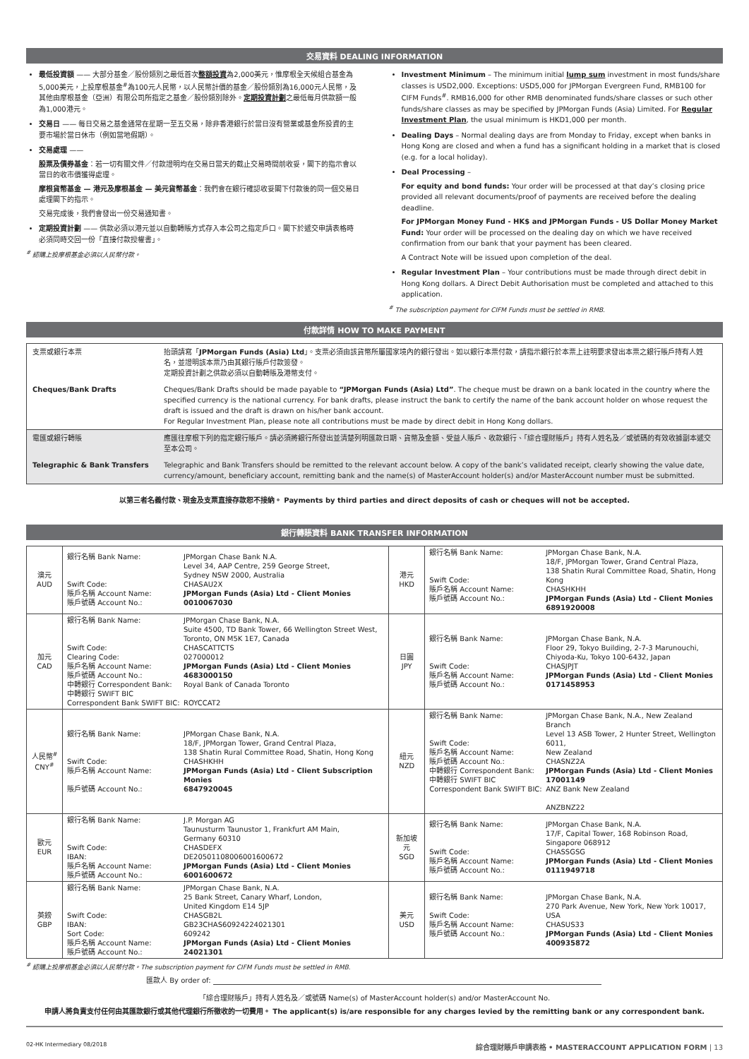交易資料 DEALING INFORMATION
最低投資額 —— 大部分基金／股份類別之最低首次整額投資為2,000美元，惟摩根全天候組合基金為5,000美元，上投摩根基金<sup>#</sup>為100元人民幣，以人民幣計價的基金／股份類別為16,000元人民幣，及其他由摩根基金（亞洲）有限公司所指定之基金／股份類別除外。定期投資計劃之最低每月供款額一般為1,000港元。
交易日 —— 每日交易之基金通常在星期一至五交易，除非香港銀行於當日沒有營業或基金所投資的主要市場於當日休市（例如當地假期）。
交易處理 ——
股票及債券基金：若一切有關文件／付款證明均在交易日當天的截止交易時間前收妥，閣下的指示會以當日的收市價獲得處理。
摩根貨幣基金 — 港元及摩根基金 — 美元貨幣基金：我們會在銀行確認收妥閣下付款後的同一個交易日處理閣下的指示。
交易完成後，我們會發出一份交易通知書。
定期投資計劃 —— 供款必須以港元並以自動轉賬方式存入本公司之指定戶口。閣下於遞交申請表格時必須同時交回一份「直接付款授權書」。
<sup>#</sup> 認購上投摩根基金必須以人民幣付款。
Investment Minimum – The minimum initial lump sum investment in most funds/share classes is USD2,000. Exceptions: USD5,000 for JPMorgan Evergreen Fund, RMB100 for CIFM Funds<sup>#</sup>. RMB16,000 for other RMB denominated funds/share classes or such other funds/share classes as may be specified by JPMorgan Funds (Asia) Limited. For Regular Investment Plan, the usual minimum is HKD1,000 per month.
Dealing Days – Normal dealing days are from Monday to Friday, except when banks in Hong Kong are closed and when a fund has a significant holding in a market that is closed (e.g. for a local holiday).
Deal Processing –
For equity and bond funds: Your order will be processed at that day’s closing price provided all relevant documents/proof of payments are received before the dealing deadline.
For JPMorgan Money Fund - HK$ and JPMorgan Funds - US Dollar Money Market Fund: Your order will be processed on the dealing day on which we have received confirmation from our bank that your payment has been cleared.
A Contract Note will be issued upon completion of the deal.
Regular Investment Plan – Your contributions must be made through direct debit in Hong Kong dollars. A Direct Debit Authorisation must be completed and attached to this application.
<sup>#</sup> The subscription payment for CIFM Funds must be settled in RMB.
付款詳情 HOW TO MAKE PAYMENT
| 支票或銀行本票 | 抬頭請寫「 JPMorgan Funds (Asia) Ltd 」。支票必須由該貨幣所屬國家境內的銀行發出。如以銀行本票付款，請指示銀行於本票上註明要求發出本票之銀行賬戶持有人姓名，並證明該本票乃由其銀行賬戶付款簽發。 定期投資計劃之供款必須以自動轉賬及港幣支付。 |
| Cheques/Bank Drafts | Cheques/Bank Drafts should be made payable to “JPMorgan Funds (Asia) Ltd” . The cheque must be drawn on a bank located in the country where the specified currency is the national currency. For bank drafts, please instruct the bank to certify the name of the bank account holder on whose request the draft is issued and the draft is drawn on his/her bank account. For Regular Investment Plan, please note all contributions must be made by direct debit in Hong Kong dollars. |
| 電匯或銀行轉賬 | 應匯往摩根下列的指定銀行賬戶。請必須將銀行所發出並清楚列明匯款日期、貨幣及金額、受益人賬戶、收款銀行、「綜合理財賬戶」持有人姓名及／或號碼的有效收據副本遞交至本公司。 |
| Telegraphic & Bank Transfers | Telegraphic and Bank Transfers should be remitted to the relevant account below. A copy of the bank’s validated receipt, clearly showing the value date, currency/amount, beneficiary account, remitting bank and the name(s) of MasterAccount holder(s) and/or MasterAccount number must be submitted. |
以第三者名義付款、現金及支票直接存款恕不接納。 Payments by third parties and direct deposits of cash or cheques will not be accepted.
銀行轉賬資料 BANK TRANSFER INFORMATION
| 澳元 AUD | / 銀行名稱 Bank Name: Swift Code: 賬戶名稱 Account Name: 賬戶號碼 Account No.: / JPMorgan Chase Bank N.A. Level 34, AAP Centre, 259 George Street, Sydney NSW 2000, Australia CHASAU2X JPMorgan Funds (Asia) Ltd - Client Monies 0010067030 / | 港元 HKD | / 銀行名稱 Bank Name: Swift Code: 賬戶名稱 Account Name: 賬戶號碼 Account No.: / JPMorgan Chase Bank, N.A. 18/F, JPMorgan Tower, Grand Central Plaza, 138 Shatin Rural Committee Road, Shatin, Hong Kong CHASHKHH JPMorgan Funds (Asia) Ltd - Client Monies 6891920008 / |
| 加元 CAD | / 銀行名稱 Bank Name: Swift Code: Clearing Code: 賬戶名稱 Account Name: 賬戶號碼 Account No.: 中轉銀行 Correspondent Bank: 中轉銀行 SWIFT BIC Correspondent Bank SWIFT BIC: / JPMorgan Chase Bank, N.A. Suite 4500, TD Bank Tower, 66 Wellington Street West, Toronto, ON M5K 1E7, Canada CHASCATTCTS 027000012 JPMorgan Funds (Asia) Ltd - Client Monies 4683000150 Royal Bank of Canada Toronto ROYCCAT2 / | 日圓 JPY | / 銀行名稱 Bank Name: Swift Code: 賬戶名稱 Account Name: 賬戶號碼 Account No.: / JPMorgan Chase Bank, N.A. Floor 29, Tokyo Building, 2-7-3 Marunouchi, Chiyoda-Ku, Tokyo 100-6432, Japan CHASJPJT JPMorgan Funds (Asia) Ltd - Client Monies 0171458953 / |
| 人民幣<sup>#</sup> CNY<sup>#</sup> | / 銀行名稱 Bank Name: Swift Code: 賬戶名稱 Account Name: 賬戶號碼 Account No.: / JPMorgan Chase Bank, N.A. 18/F, JPMorgan Tower, Grand Central Plaza, 138 Shatin Rural Committee Road, Shatin, Hong Kong CHASHKHH JPMorgan Funds (Asia) Ltd - Client Subscription Monies 6847920045 / | 紐元 NZD | / 銀行名稱 Bank Name: Swift Code: 賬戶名稱 Account Name: 賬戶號碼 Account No.: 中轉銀行 Correspondent Bank: 中轉銀行 SWIFT BIC Correspondent Bank SWIFT BIC: / JPMorgan Chase Bank, N.A., New Zealand Branch Level 13 ASB Tower, 2 Hunter Street, Wellington 6011, New Zealand CHASNZ2A JPMorgan Funds (Asia) Ltd - Client Monies 17001149 ANZ Bank New Zealand ANZBNZ22 / |
| 歐元 EUR | / 銀行名稱 Bank Name: Swift Code: IBAN: 賬戶名稱 Account Name: 賬戶號碼 Account No.: / J.P. Morgan AG Taunusturm Taunustor 1, Frankfurt AM Main, Germany 60310 CHASDEFX DE20501108006001600672 JPMorgan Funds (Asia) Ltd - Client Monies 6001600672 / | 新加坡元 SGD | / 銀行名稱 Bank Name: Swift Code: 賬戶名稱 Account Name: 賬戶號碼 Account No.: / JPMorgan Chase Bank, N.A. 17/F, Capital Tower, 168 Robinson Road, Singapore 068912 CHASSGSG JPMorgan Funds (Asia) Ltd - Client Monies 0111949718 / |
| 英鎊 GBP | / 銀行名稱 Bank Name: Swift Code: IBAN: Sort Code: 賬戶名稱 Account Name: 賬戶號碼 Account No.: / JPMorgan Chase Bank, N.A. 25 Bank Street, Canary Wharf, London, United Kingdom E14 5JP CHASGB2L GB23CHAS60924224021301 609242 JPMorgan Funds (Asia) Ltd - Client Monies 24021301 / | 美元 USD | / 銀行名稱 Bank Name: Swift Code: 賬戶名稱 Account Name: 賬戶號碼 Account No.: / JPMorgan Chase Bank, N.A. 270 Park Avenue, New York, New York 10017, USA CHASUS33 JPMorgan Funds (Asia) Ltd - Client Monies 400935872 / |
<sup>#</sup> 認購上投摩根基金必須以人民幣付款。The subscription payment for CIFM Funds must be settled in RMB.
匯款人 By order of:
「綜合理財賬戶」持有人姓名及／或號碼 Name(s) of MasterAccount holder(s) and/or MasterAccount No.
申請人將負責支付任何由其匯款銀行或其他代理銀行所徵收的一切費用。 The applicant(s) is/are responsible for any charges levied by the remitting bank or any correspondent bank.
02-HK Intermediary 08/2018 綜合理財賬戶申請表格 • MASTERACCOUNT APPLICATION FORM | 13